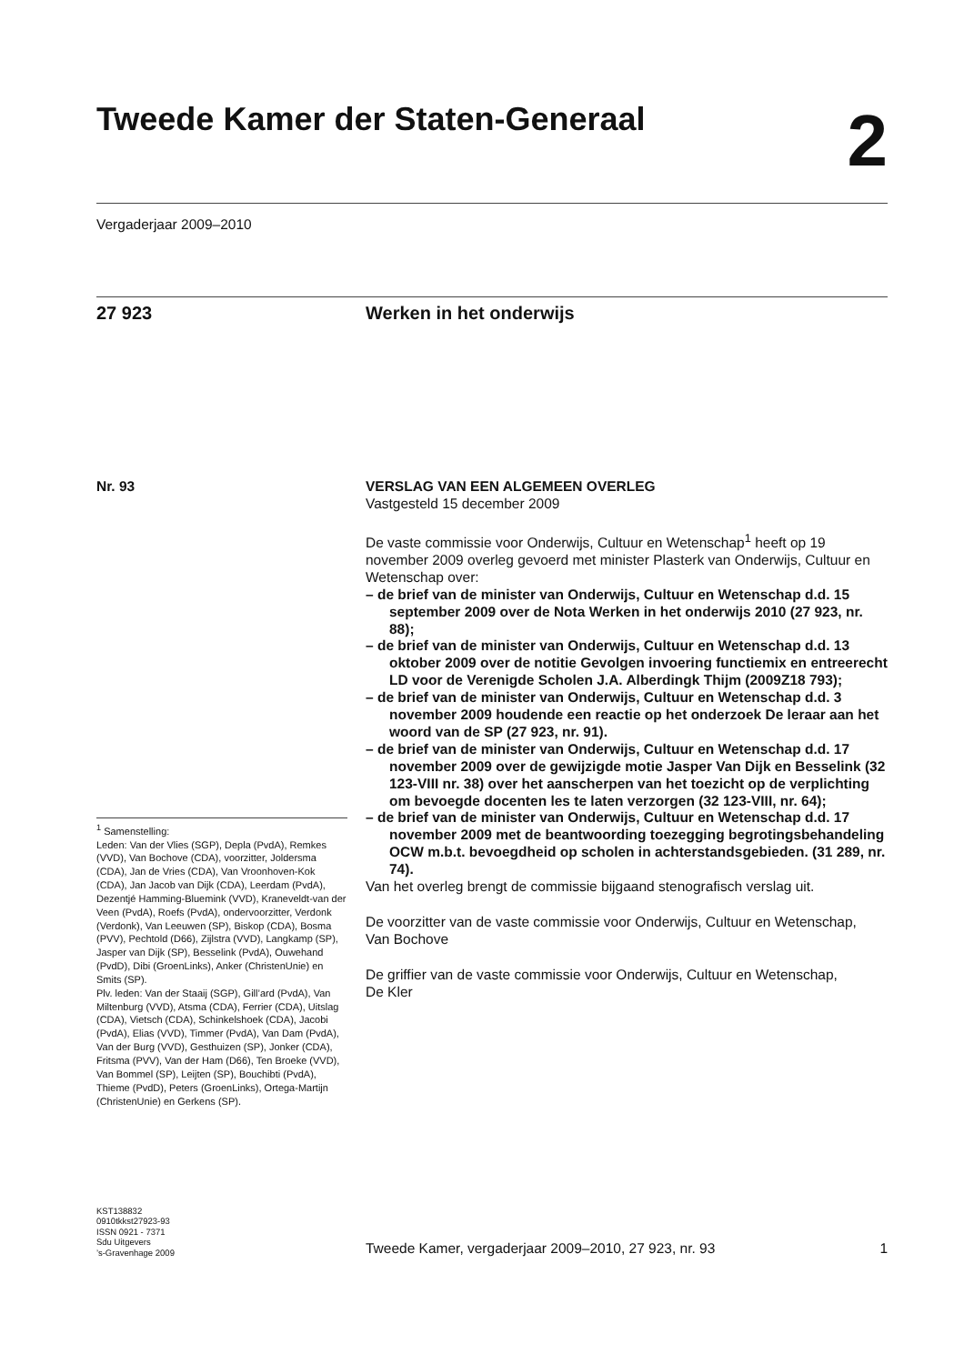Tweede Kamer der Staten-Generaal 2
Vergaderjaar 2009–2010
27 923 Werken in het onderwijs
Nr. 93
<sup>1</sup> Samenstelling:
Leden: Van der Vlies (SGP), Depla (PvdA), Remkes (VVD), Van Bochove (CDA), voorzitter, Joldersma (CDA), Jan de Vries (CDA), Van Vroonhoven-Kok (CDA), Jan Jacob van Dijk (CDA), Leerdam (PvdA), Dezentjé Hamming-Bluemink (VVD), Kraneveldt-van der Veen (PvdA), Roefs (PvdA), ondervoorzitter, Verdonk (Verdonk), Van Leeuwen (SP), Biskop (CDA), Bosma (PVV), Pechtold (D66), Zijlstra (VVD), Langkamp (SP), Jasper van Dijk (SP), Besselink (PvdA), Ouwehand (PvdD), Dibi (GroenLinks), Anker (ChristenUnie) en Smits (SP).
Plv. leden: Van der Staaij (SGP), Gill’ard (PvdA), Van Miltenburg (VVD), Atsma (CDA), Ferrier (CDA), Uitslag (CDA), Vietsch (CDA), Schinkelshoek (CDA), Jacobi (PvdA), Elias (VVD), Timmer (PvdA), Van Dam (PvdA), Van der Burg (VVD), Gesthuizen (SP), Jonker (CDA), Fritsma (PVV), Van der Ham (D66), Ten Broeke (VVD), Van Bommel (SP), Leijten (SP), Bouchibti (PvdA), Thieme (PvdD), Peters (GroenLinks), Ortega-Martijn (ChristenUnie) en Gerkens (SP).
VERSLAG VAN EEN ALGEMEEN OVERLEG
Vastgesteld 15 december 2009
De vaste commissie voor Onderwijs, Cultuur en Wetenschap<sup>1</sup> heeft op 19 november 2009 overleg gevoerd met minister Plasterk van Onderwijs, Cultuur en Wetenschap over:
– de brief van de minister van Onderwijs, Cultuur en Wetenschap d.d. 15 september 2009 over de Nota Werken in het onderwijs 2010 (27 923, nr. 88);
– de brief van de minister van Onderwijs, Cultuur en Wetenschap d.d. 13 oktober 2009 over de notitie Gevolgen invoering functiemix en entreerecht LD voor de Verenigde Scholen J.A. Alberdingk Thijm (2009Z18 793);
– de brief van de minister van Onderwijs, Cultuur en Wetenschap d.d. 3 november 2009 houdende een reactie op het onderzoek De leraar aan het woord van de SP (27 923, nr. 91).
– de brief van de minister van Onderwijs, Cultuur en Wetenschap d.d. 17 november 2009 over de gewijzigde motie Jasper Van Dijk en Besselink (32 123-VIII nr. 38) over het aanscherpen van het toezicht op de verplichting om bevoegde docenten les te laten verzorgen (32 123-VIII, nr. 64);
– de brief van de minister van Onderwijs, Cultuur en Wetenschap d.d. 17 november 2009 met de beantwoording toezegging begrotingsbehandeling OCW m.b.t. bevoegdheid op scholen in achterstandsgebieden. (31 289, nr. 74).
Van het overleg brengt de commissie bijgaand stenografisch verslag uit.
De voorzitter van de vaste commissie voor Onderwijs, Cultuur en Wetenschap,
Van Bochove
De griffier van de vaste commissie voor Onderwijs, Cultuur en Wetenschap,
De Kler
KST138832
0910tkkst27923-93
ISSN 0921 - 7371
Sdu Uitgevers
’s-Gravenhage 2009
Tweede Kamer, vergaderjaar 2009–2010, 27 923, nr. 93 1